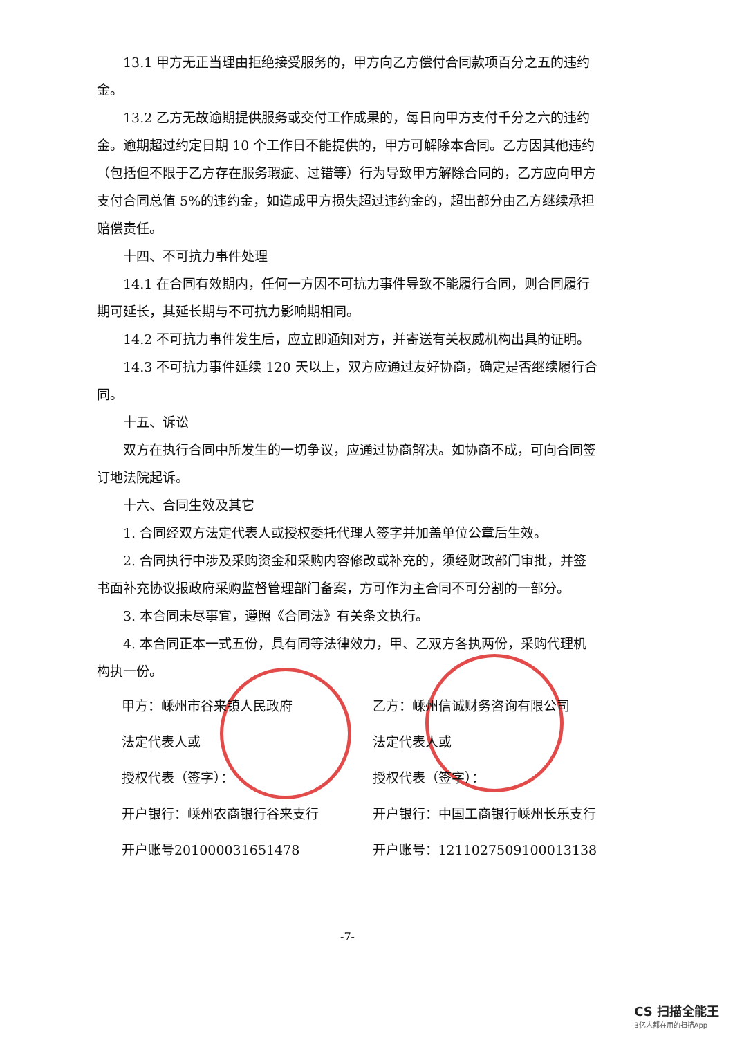13.1 甲方无正当理由拒绝接受服务的，甲方向乙方偿付合同款项百分之五的违约金。
13.2 乙方无故逾期提供服务或交付工作成果的，每日向甲方支付千分之六的违约金。逾期超过约定日期 10 个工作日不能提供的，甲方可解除本合同。乙方因其他违约（包括但不限于乙方存在服务瑕疵、过错等）行为导致甲方解除合同的，乙方应向甲方支付合同总值 5%的违约金，如造成甲方损失超过违约金的，超出部分由乙方继续承担赔偿责任。
十四、不可抗力事件处理
14.1 在合同有效期内，任何一方因不可抗力事件导致不能履行合同，则合同履行期可延长，其延长期与不可抗力影响期相同。
14.2 不可抗力事件发生后，应立即通知对方，并寄送有关权威机构出具的证明。
14.3 不可抗力事件延续 120 天以上，双方应通过友好协商，确定是否继续履行合同。
十五、诉讼
双方在执行合同中所发生的一切争议，应通过协商解决。如协商不成，可向合同签订地法院起诉。
十六、合同生效及其它
1. 合同经双方法定代表人或授权委托代理人签字并加盖单位公章后生效。
2. 合同执行中涉及采购资金和采购内容修改或补充的，须经财政部门审批，并签书面补充协议报政府采购监督管理部门备案，方可作为主合同不可分割的一部分。
3. 本合同未尽事宜，遵照《合同法》有关条文执行。
4. 本合同正本一式五份，具有同等法律效力，甲、乙双方各执两份，采购代理机构执一份。
甲方：嵊州市谷来镇人民政府
法定代表人或
授权代表（签字）：
开户银行：嵊州农商银行谷来支行
开户账号201000031651478
乙方：嵊州信诚财务咨询有限公司
法定代表人或
授权代表（签字）：
开户银行：中国工商银行嵊州长乐支行
开户账号：1211027509100013138
-7-
CS 扫描全能王
3亿人都在用的扫描App